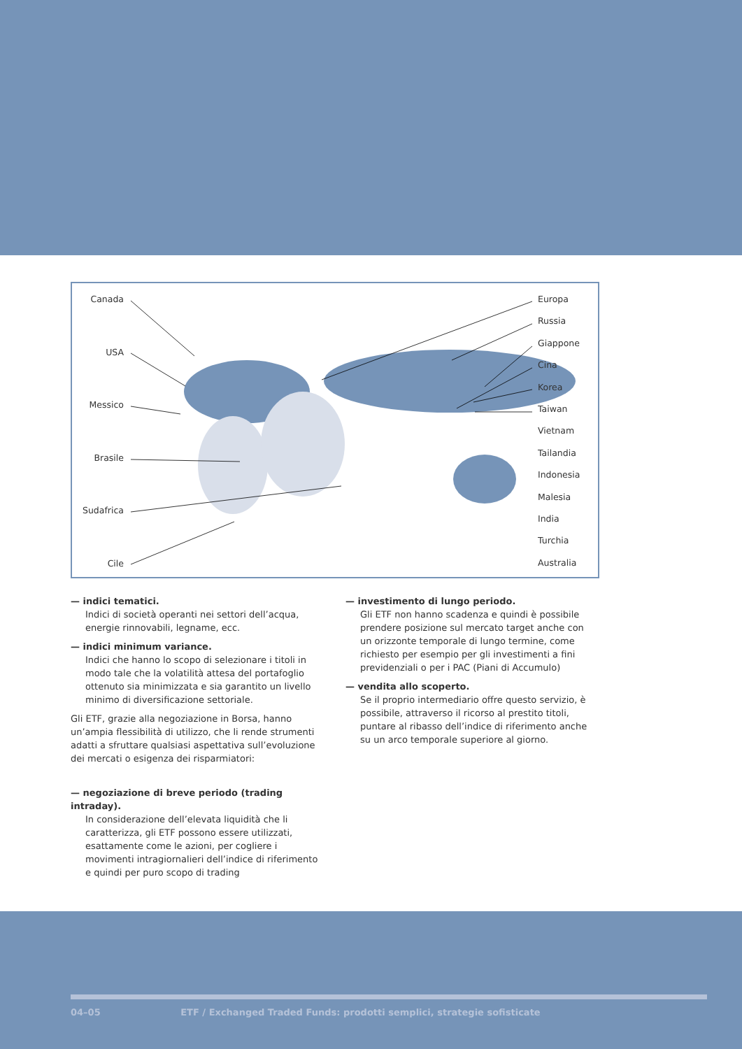Canada
USA
Messico
Brasile
Sudafrica
Cile
Europa
Russia
Giappone
Cina
Korea
Taiwan
Vietnam
Tailandia
Indonesia
Malesia
India
Turchia
Australia
— indici tematici.
Indici di società operanti nei settori dell’acqua, energie rinnovabili, legname, ecc.
— indici minimum variance.
Indici che hanno lo scopo di selezionare i titoli in modo tale che la volatilità attesa del portafoglio ottenuto sia minimizzata e sia garantito un livello minimo di diversificazione settoriale.
Gli ETF, grazie alla negoziazione in Borsa, hanno un’ampia flessibilità di utilizzo, che li rende strumenti adatti a sfruttare qualsiasi aspettativa sull’evoluzione dei mercati o esigenza dei risparmiatori:
— negoziazione di breve periodo (trading intraday).
In considerazione dell’elevata liquidità che li caratterizza, gli ETF possono essere utilizzati, esattamente come le azioni, per cogliere i movimenti intragiornalieri dell’indice di riferimento e quindi per puro scopo di trading
— investimento di lungo periodo.
Gli ETF non hanno scadenza e quindi è possibile prendere posizione sul mercato target anche con un orizzonte temporale di lungo termine, come richiesto per esempio per gli investimenti a fini previdenziali o per i PAC (Piani di Accumulo)
— vendita allo scoperto.
Se il proprio intermediario offre questo servizio, è possibile, attraverso il ricorso al prestito titoli, puntare al ribasso dell’indice di riferimento anche su un arco temporale superiore al giorno.
04–05 ETF / Exchanged Traded Funds: prodotti semplici, strategie sofisticate